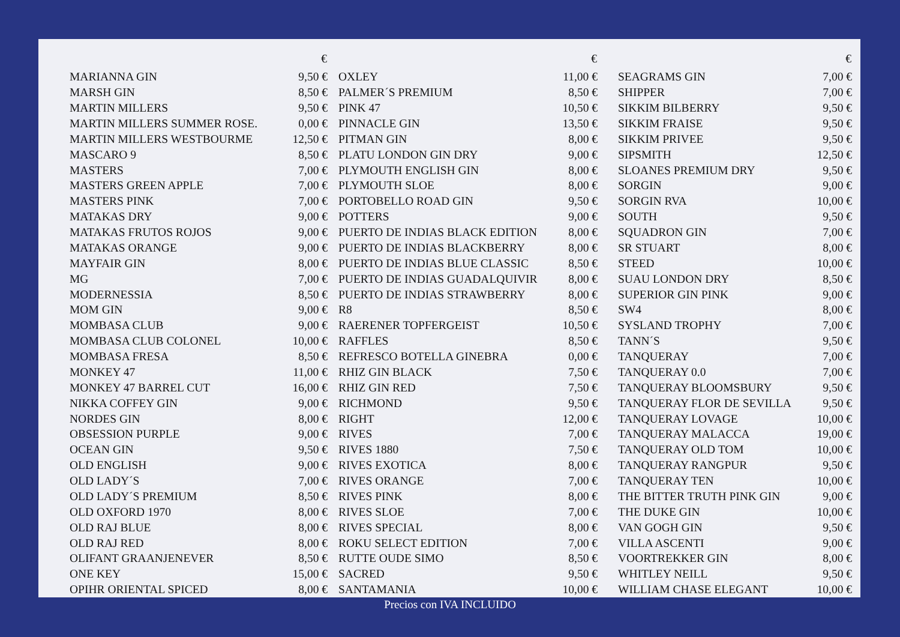| | € |
| --- | --- |
| MARIANNA GIN | 9,50 € |
| MARSH GIN | 8,50 € |
| MARTIN MILLERS | 9,50 € |
| MARTIN MILLERS SUMMER ROSE. | 0,00 € |
| MARTIN MILLERS WESTBOURME | 12,50 € |
| MASCARO 9 | 8,50 € |
| MASTERS | 7,00 € |
| MASTERS GREEN APPLE | 7,00 € |
| MASTERS PINK | 7,00 € |
| MATAKAS DRY | 9,00 € |
| MATAKAS FRUTOS ROJOS | 9,00 € |
| MATAKAS ORANGE | 9,00 € |
| MAYFAIR GIN | 8,00 € |
| MG | 7,00 € |
| MODERNESSIA | 8,50 € |
| MOM GIN | 9,00 € |
| MOMBASA CLUB | 9,00 € |
| MOMBASA CLUB COLONEL | 10,00 € |
| MOMBASA FRESA | 8,50 € |
| MONKEY 47 | 11,00 € |
| MONKEY 47 BARREL CUT | 16,00 € |
| NIKKA COFFEY GIN | 9,00 € |
| NORDES GIN | 8,00 € |
| OBSESSION PURPLE | 9,00 € |
| OCEAN GIN | 9,50 € |
| OLD ENGLISH | 9,00 € |
| OLD LADY´S | 7,00 € |
| OLD LADY´S PREMIUM | 8,50 € |
| OLD OXFORD 1970 | 8,00 € |
| OLD RAJ BLUE | 8,00 € |
| OLD RAJ RED | 8,00 € |
| OLIFANT GRAANJENEVER | 8,50 € |
| ONE KEY | 15,00 € |
| OPIHR ORIENTAL SPICED | 8,00 € |
| | € |
| --- | --- |
| OXLEY | 11,00 € |
| PALMER´S PREMIUM | 8,50 € |
| PINK 47 | 10,50 € |
| PINNACLE GIN | 13,50 € |
| PITMAN GIN | 8,00 € |
| PLATU LONDON GIN DRY | 9,00 € |
| PLYMOUTH ENGLISH GIN | 8,00 € |
| PLYMOUTH SLOE | 8,00 € |
| PORTOBELLO ROAD GIN | 9,50 € |
| POTTERS | 9,00 € |
| PUERTO DE INDIAS BLACK EDITION | 8,00 € |
| PUERTO DE INDIAS BLACKBERRY | 8,00 € |
| PUERTO DE INDIAS BLUE CLASSIC | 8,50 € |
| PUERTO DE INDIAS GUADALQUIVIR | 8,00 € |
| PUERTO DE INDIAS STRAWBERRY | 8,00 € |
| R8 | 8,50 € |
| RAERENER TOPFERGEIST | 10,50 € |
| RAFFLES | 8,50 € |
| REFRESCO BOTELLA GINEBRA | 0,00 € |
| RHIZ GIN BLACK | 7,50 € |
| RHIZ GIN RED | 7,50 € |
| RICHMOND | 9,50 € |
| RIGHT | 12,00 € |
| RIVES | 7,00 € |
| RIVES 1880 | 7,50 € |
| RIVES EXOTICA | 8,00 € |
| RIVES ORANGE | 7,00 € |
| RIVES PINK | 8,00 € |
| RIVES SLOE | 7,00 € |
| RIVES SPECIAL | 8,00 € |
| ROKU SELECT EDITION | 7,00 € |
| RUTTE OUDE SIMO | 8,50 € |
| SACRED | 9,50 € |
| SANTAMANIA | 10,00 € |
| | € |
| --- | --- |
| SEAGRAMS GIN | 7,00 € |
| SHIPPER | 7,00 € |
| SIKKIM BILBERRY | 9,50 € |
| SIKKIM FRAISE | 9,50 € |
| SIKKIM PRIVEE | 9,50 € |
| SIPSMITH | 12,50 € |
| SLOANES PREMIUM DRY | 9,50 € |
| SORGIN | 9,00 € |
| SORGIN RVA | 10,00 € |
| SOUTH | 9,50 € |
| SQUADRON GIN | 7,00 € |
| SR STUART | 8,00 € |
| STEED | 10,00 € |
| SUAU LONDON DRY | 8,50 € |
| SUPERIOR GIN PINK | 9,00 € |
| SW4 | 8,00 € |
| SYSLAND TROPHY | 7,00 € |
| TANN´S | 9,50 € |
| TANQUERAY | 7,00 € |
| TANQUERAY 0.0 | 7,00 € |
| TANQUERAY BLOOMSBURY | 9,50 € |
| TANQUERAY FLOR DE SEVILLA | 9,50 € |
| TANQUERAY LOVAGE | 10,00 € |
| TANQUERAY MALACCA | 19,00 € |
| TANQUERAY OLD TOM | 10,00 € |
| TANQUERAY RANGPUR | 9,50 € |
| TANQUERAY TEN | 10,00 € |
| THE BITTER TRUTH PINK GIN | 9,00 € |
| THE DUKE GIN | 10,00 € |
| VAN GOGH GIN | 9,50 € |
| VILLA ASCENTI | 9,00 € |
| VOORTREKKER GIN | 8,00 € |
| WHITLEY NEILL | 9,50 € |
| WILLIAM CHASE ELEGANT | 10,00 € |
Precios con IVA INCLUIDO